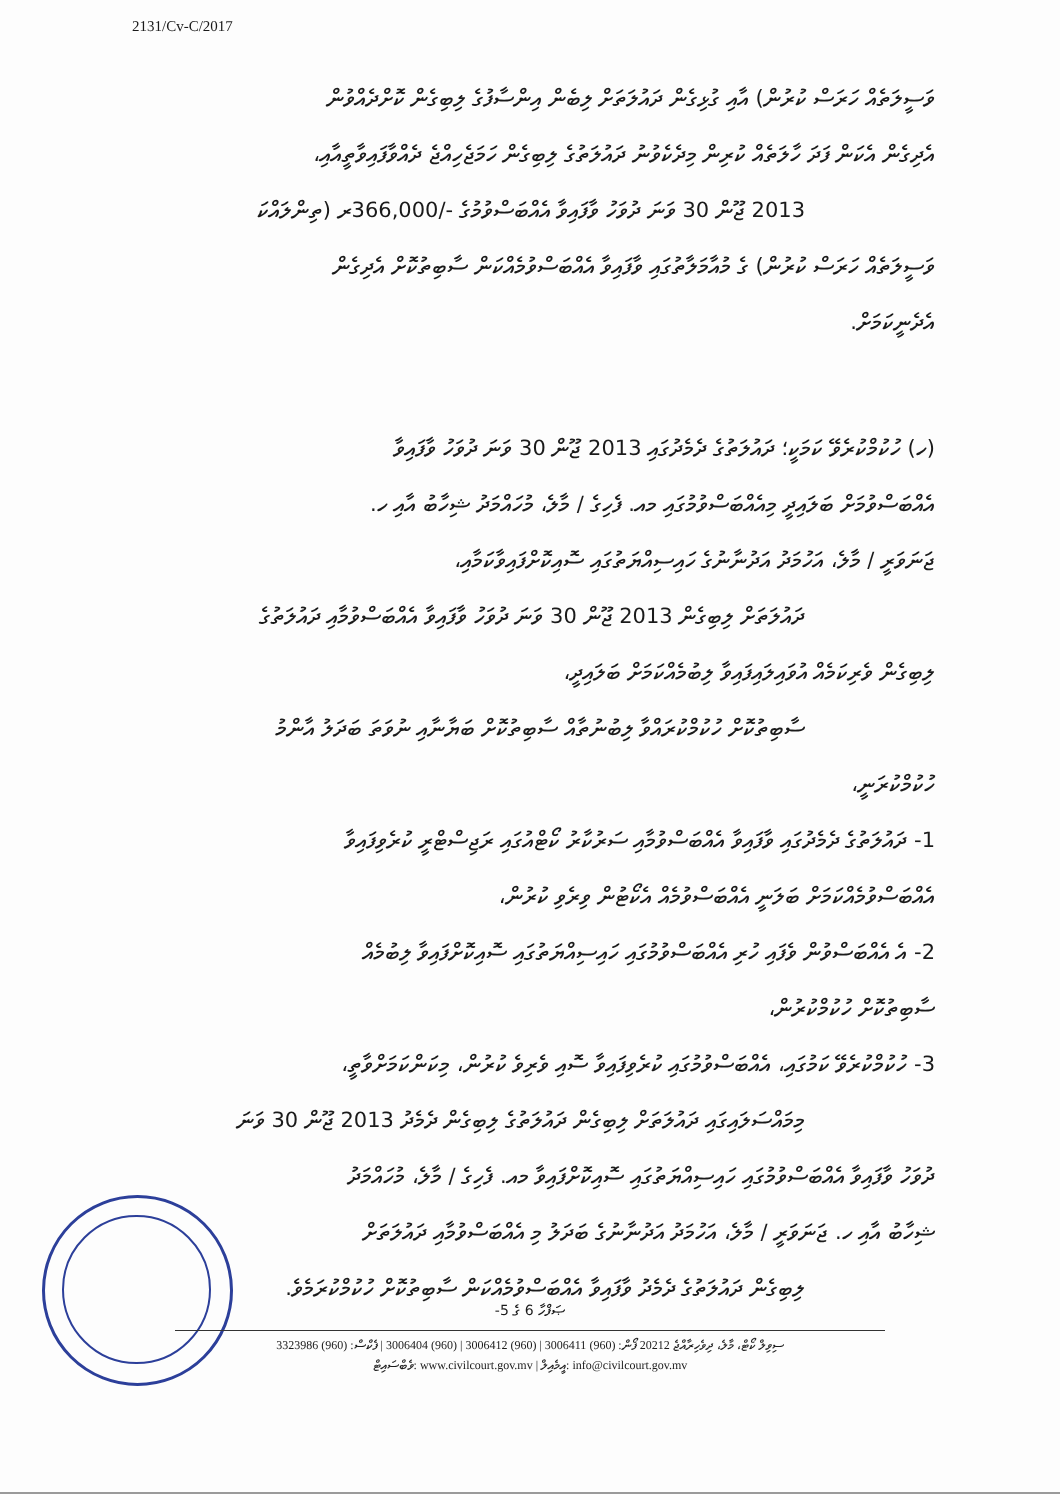2131/Cv-C/2017
ވަސީލަތެއް ހަރަސް ކުރުން) އާއި ގުޅިގެން ދައުލަތަށް ލިބެން އިންސާފުގެ ލިބިގެން ކޮށްދެއްވުން
އެދިގެން އެކަން ފަދަ ހާލަތެއް ކުރިން މިދެކެވުނު ދައުލަތުގެ ލިބިގެން ހަމަޖެހިއްޖެ ދެއްވާފައިވާތީއާއި،
2013 ޖޫން 30 ވަނަ ދުވަހު ވާފައިވާ އެއްބަސްވުމުގެ -/366,000ރ (ތިންލައްކަ
ވަސީލަތެއް ހަރަސް ކުރުން) ގެ މުއާމަލާތުގައި ވާފައިވާ އެއްބަސްވުމެއްކަން ސާބިތުކޮށް އެދިގެން
އެދެނީކަމަށް.
(ހ) ހުކުމްކުރެވޭ ކަމަކީ؛ ދައުލަތުގެ ދެމެދުގައި 2013 ޖޫން 30 ވަނަ ދުވަހު ވާފައިވާ
އެއްބަސްވުމަށް ބަލައިދީ މިއެއްބަސްވުމުގައި މއ. ފެހިގެ / މާލެ، މުހައްމަދު ޝިހާބު އާއި ހ.
ޖަނަވަރީ / މާލެ، އަހުމަދު އަދުނާނުގެ ހައިސިއްޔަތުގައި ސޮއިކޮށްފައިވާކަމާއި،
ދައުލަތަށް ލިބިގެން 2013 ޖޫން 30 ވަނަ ދުވަހު ވާފައިވާ އެއްބަސްވުމާއި ދައުލަތުގެ
ލިބިގެން ވެރިކަމެއް އުވައިލައިފައިވާ ލިބުމެއްކަމަށް ބަލައިދީ،
ސާބިތުކޮށް ހުކުމްކުރައްވާ ލިބުނުތާއް ސާބިތުކޮށް ބަޔާނާއި ނުވަތަ ބަދަލު އާންމު
ހުކުމްކުރަނީ،
1- ދައުލަތުގެ ދެމެދުގައި ވާފައިވާ އެއްބަސްވުމާއި ސަރުކާރު ކޯޓްއުގައި ރަޖިސްޓްރީ ކުރެވިފައިވާ
އެއްބަސްވުމެއްކަމަށް ބަލަނީ އެއްބަސްވުމެއް އެކޯޓުން ވިރެވި ކުރުން،
2- އެ އެއްބަސްވުން ވެފައި ހުރި އެއްބަސްވުމުގައި ހައިސިއްޔަތުގައި ސޮއިކޮށްފައިވާ ލިބުމެއް
ސާބިތުކޮށް ހުކުމްކުރުން،
3- ހުކުމްކުރެވޭ ކަމުގައި، އެއްބަސްވުމުގައި ކުރެވިފައިވާ ސޮއި ވެރިވެ ކުރުން، މިކަންކަމަށްވާތީ،
މިމައްސަލައިގައި ދައުލަތަށް ލިބިގެން ދައުލަތުގެ ލިބިގެން ދެމެދު 2013 ޖޫން 30 ވަނަ
ދުވަހު ވާފައިވާ އެއްބަސްވުމުގައި ހައިސިއްޔަތުގައި ސޮއިކޮށްފައިވާ މއ. ފެހިގެ / މާލެ، މުހައްމަދު
ޝިހާބު އާއި ހ. ޖަނަވަރީ / މާލެ، އަހުމަދު އަދުނާނުގެ ބަދަލު މި އެއްބަސްވުމާއި ދައުލަތަށް
ލިބިގެން ދައުލަތުގެ ދެމެދު ވާފައިވާ އެއްބަސްވުމެއްކަން ސާބިތުކޮށް ހުކުމްކުރަމެވެ.
ޞަފްހާ 6 ގެ 5-
ސިވިލް ކޯޓް، މާލެ، ދިވެހިރާއްޖެ 20212 ފޯން: (960) 3006411 | (960) 3006412 | (960) 3006404 | ފެކްސް: (960) 3323986
ވެބްސައިޓް: www.civilcourt.gov.mv | އީމެއިލް: info@civilcourt.gov.mv